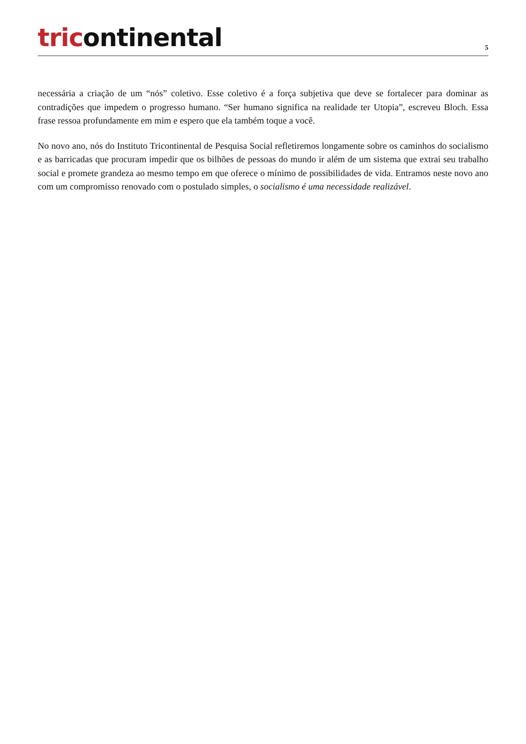tricontinental
5
necessária a criação de um “nós” coletivo. Esse coletivo é a força subjetiva que deve se fortalecer para dominar as contradições que impedem o progresso humano. “Ser humano significa na realidade ter Utopia”, escreveu Bloch. Essa frase ressoa profundamente em mim e espero que ela também toque a você.
No novo ano, nós do Instituto Tricontinental de Pesquisa Social refletiremos longamente sobre os caminhos do socialismo e as barricadas que procuram impedir que os bilhões de pessoas do mundo ir além de um sistema que extrai seu trabalho social e promete grandeza ao mesmo tempo em que oferece o mínimo de possibilidades de vida. Entramos neste novo ano com um compromisso renovado com o postulado simples, o socialismo é uma necessidade realizável.